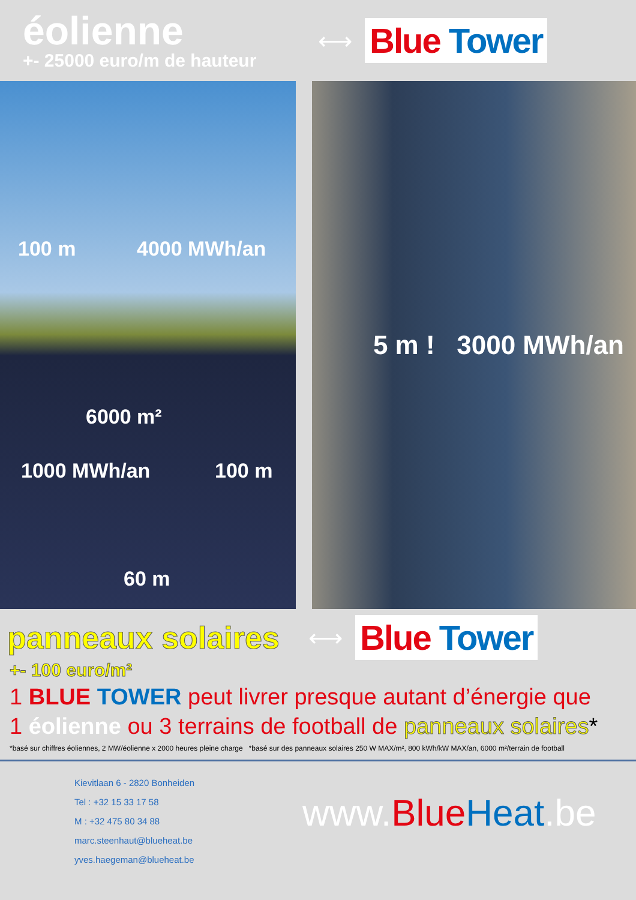éolienne
+- 25000 euro/m de hauteur
⟷
Blue Tower
100 m 4000 MWh/an
6000 m²
1000 MWh/an 100 m
60 m
5 m ! 3000 MWh/an
panneaux solaires
⟷
Blue Tower
+- 100 euro/m²
1 BLUE TOWER peut livrer presque autant d’énergie que
1 éolienne ou 3 terrains de football de panneaux solaires*
*basé sur chiffres éoliennes, 2 MW/éolienne x 2000 heures pleine charge *basé sur des panneaux solaires 250 W MAX/m², 800 kWh/kW MAX/an, 6000 m²/terrain de football
Kievitlaan 6 - 2820 Bonheiden
Tel : +32 15 33 17 58
M : +32 475 80 34 88
marc.steenhaut@blueheat.be
yves.haegeman@blueheat.be
www.Blue Heat.be